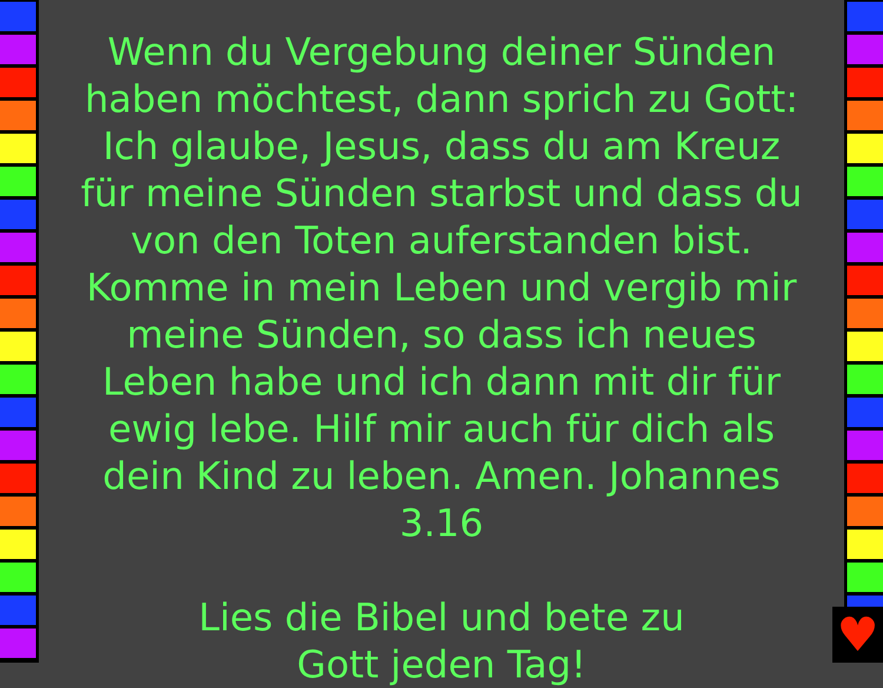♥
Wenn du Vergebung deiner Sünden haben möchtest, dann sprich zu Gott: Ich glaube, Jesus, dass du am Kreuz für meine Sünden starbst und dass du von den Toten auferstanden bist. Komme in mein Leben und vergib mir meine Sünden, so dass ich neues Leben habe und ich dann mit dir für ewig lebe. Hilf mir auch für dich als dein Kind zu leben. Amen. Johannes 3.16
Lies die Bibel und bete zu
Gott jeden Tag!